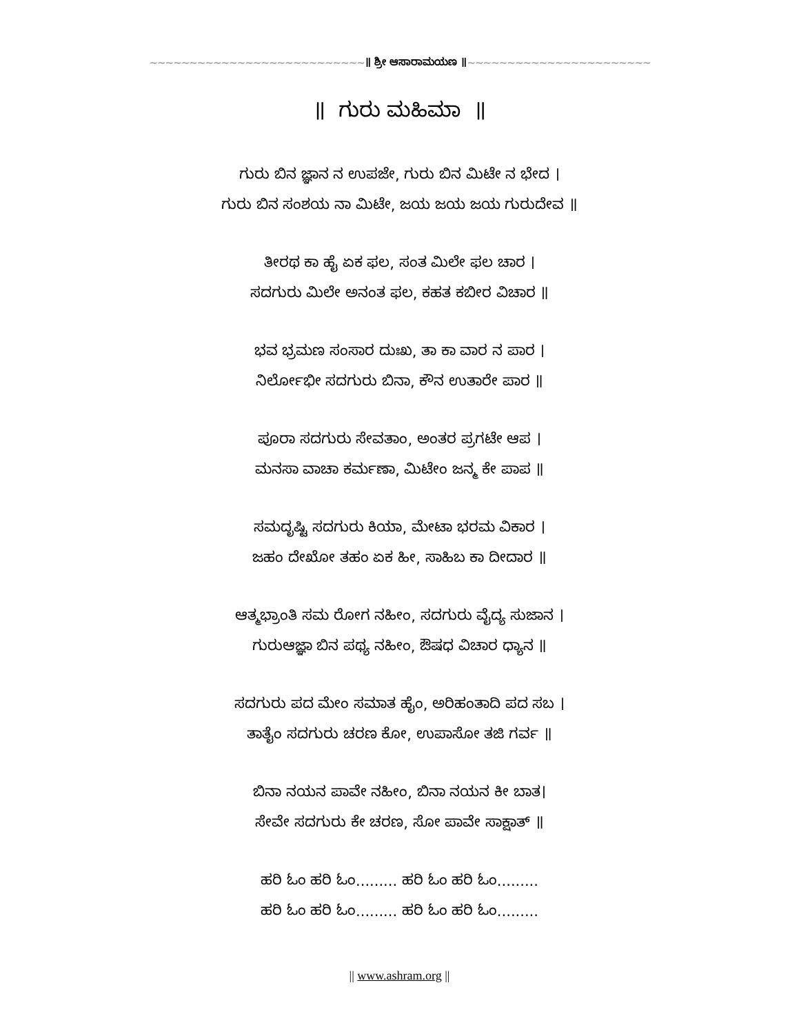~~~~~~~~~~~~~~~~~~~~~~~~~~~॥ ಶ್ರೀ ಆಸಾರಾಮಯಣ ॥~~~~~~~~~~~~~~~~~~~~~~~
॥ ಗುರು ಮಹಿಮಾ ॥
ಗುರು ಬಿನ ಜ್ಞಾನ ನ ಉಪಜೇ, ಗುರು ಬಿನ ಮಿಟೇ ನ ಭೇದ ।
ಗುರು ಬಿನ ಸಂಶಯ ನಾ ಮಿಟೇ, ಜಯ ಜಯ ಜಯ ಗುರುದೇವ ॥
ತೀರಥ ಕಾ ಹೈ ಏಕ ಫಲ, ಸಂತ ಮಿಲೇ ಫಲ ಚಾರ ।
ಸದಗುರು ಮಿಲೇ ಅನಂತ ಫಲ, ಕಹತ ಕಬೀರ ವಿಚಾರ ॥
ಭವ ಭ್ರಮಣ ಸಂಸಾರ ದುಃಖ, ತಾ ಕಾ ವಾರ ನ ಪಾರ ।
ನಿರ್ಲೋಭೀ ಸದಗುರು ಬಿನಾ, ಕೌನ ಉತಾರೇ ಪಾರ ॥
ಪೂರಾ ಸದಗುರು ಸೇವತಾಂ, ಅಂತರ ಪ್ರಗಟೇ ಆಪ ।
ಮನಸಾ ವಾಚಾ ಕರ್ಮಣಾ, ಮಿಟೇಂ ಜನ್ಮ ಕೇ ಪಾಪ ॥
ಸಮದೃಷ್ಟಿ ಸದಗುರು ಕಿಯಾ, ಮೇಟಾ ಭರಮ ವಿಕಾರ ।
ಜಹಂ ದೇಖೋ ತಹಂ ಏಕ ಹೀ, ಸಾಹಿಬ ಕಾ ದೀದಾರ ॥
ಆತ್ಮಭ್ರಾಂತಿ ಸಮ ರೋಗ ನಹೀಂ, ಸದಗುರು ವೈದ್ಯ ಸುಜಾನ ।
ಗುರುಆಜ್ಞಾ ಬಿನ ಪಥ್ಯ ನಹೀಂ, ಔಷಧ ವಿಚಾರ ಧ್ಯಾನ ॥
ಸದಗುರು ಪದ ಮೇಂ ಸಮಾತ ಹೈಂ, ಅರಿಹಂತಾದಿ ಪದ ಸಬ ।
ತಾತೈಂ ಸದಗುರು ಚರಣ ಕೋ, ಉಪಾಸೋ ತಜಿ ಗರ್ವ ॥
ಬಿನಾ ನಯನ ಪಾವೇ ನಹೀಂ, ಬಿನಾ ನಯನ ಕೀ ಬಾತ।
ಸೇವೇ ಸದಗುರು ಕೇ ಚರಣ, ಸೋ ಪಾವೇ ಸಾಕ್ಷಾತ್ ॥
ಹರಿ ಓಂ ಹರಿ ಓಂ......... ಹರಿ ಓಂ ಹರಿ ಓಂ.........
ಹರಿ ಓಂ ಹರಿ ಓಂ......... ಹರಿ ಓಂ ಹರಿ ಓಂ.........
|| www.ashram.org ||